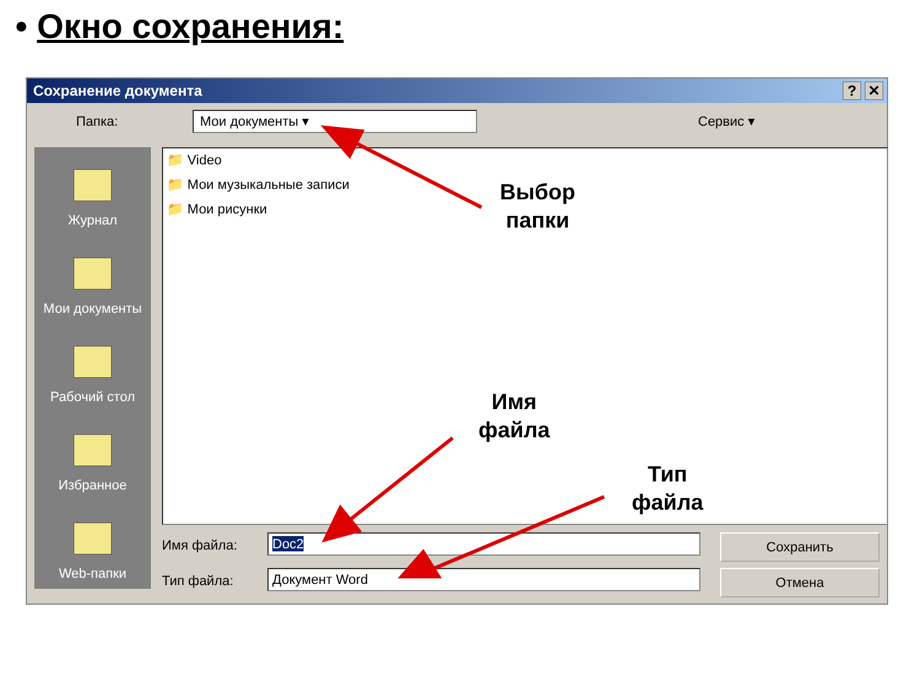• Окно сохранения:
Сохранение документа
? ✕
Папка: Мои документы ▾ Сервис ▾
Журнал
Мои документы
Рабочий стол
Избранное
Web-папки
📁 Video
📁 Мои музыкальные записи
📁 Мои рисунки
Имя файла: Doc2
Тип файла: Документ Word
Сохранить
Отмена
Выбор
папки
Имя
файла
Тип
файла